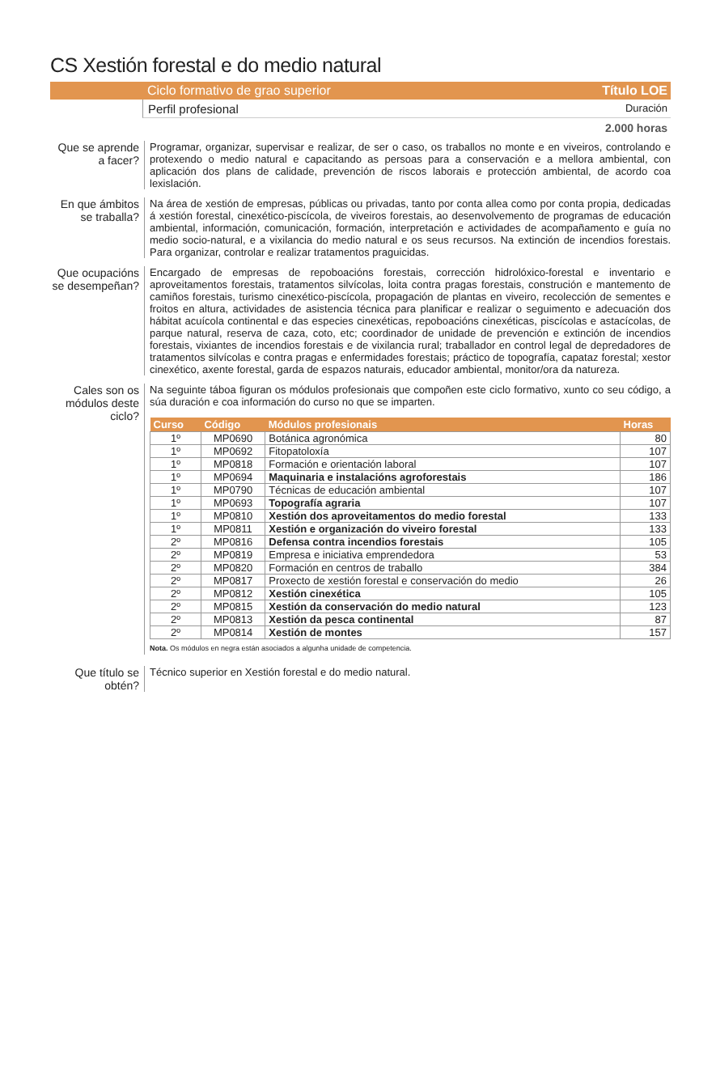CS Xestión forestal e do medio natural
Ciclo formativo de grao superior Título LOE
Perfil profesional Duración
2.000 horas
Que se aprende a facer?
Programar, organizar, supervisar e realizar, de ser o caso, os traballos no monte e en viveiros, controlando e protexendo o medio natural e capacitando as persoas para a conservación e a mellora ambiental, con aplicación dos plans de calidade, prevención de riscos laborais e protección ambiental, de acordo coa lexislación.
En que ámbitos se traballa?
Na área de xestión de empresas, públicas ou privadas, tanto por conta allea como por conta propia, dedicadas á xestión forestal, cinexético-piscícola, de viveiros forestais, ao desenvolvemento de programas de educación ambiental, información, comunicación, formación, interpretación e actividades de acompañamento e guía no medio socio-natural, e a vixilancia do medio natural e os seus recursos. Na extinción de incendios forestais. Para organizar, controlar e realizar tratamentos praguicidas.
Que ocupacións se desempeñan?
Encargado de empresas de repoboacións forestais, corrección hidrolóxico-forestal e inventario e aproveitamentos forestais, tratamentos silvícolas, loita contra pragas forestais, construción e mantemento de camiños forestais, turismo cinexético-piscícola, propagación de plantas en viveiro, recolección de sementes e froitos en altura, actividades de asistencia técnica para planificar e realizar o seguimento e adecuación dos hábitat acuícola continental e das especies cinexéticas, repoboacións cinexéticas, piscícolas e astacícolas, de parque natural, reserva de caza, coto, etc; coordinador de unidade de prevención e extinción de incendios forestais, vixiantes de incendios forestais e de vixilancia rural; traballador en control legal de depredadores de tratamentos silvícolas e contra pragas e enfermidades forestais; práctico de topografía, capataz forestal; xestor cinexético, axente forestal, garda de espazos naturais, educador ambiental, monitor/ora da natureza.
Cales son os módulos deste ciclo?
Na seguinte táboa figuran os módulos profesionais que compoñen este ciclo formativo, xunto co seu código, a súa duración e coa información do curso no que se imparten.
| Curso | Código | Módulos profesionais | Horas |
| --- | --- | --- | --- |
| 1º | MP0690 | Botánica agronómica | 80 |
| 1º | MP0692 | Fitopatoloxía | 107 |
| 1º | MP0818 | Formación e orientación laboral | 107 |
| 1º | MP0694 | Maquinaria e instalacións agroforestais | 186 |
| 1º | MP0790 | Técnicas de educación ambiental | 107 |
| 1º | MP0693 | Topografía agraria | 107 |
| 1º | MP0810 | Xestión dos aproveitamentos do medio forestal | 133 |
| 1º | MP0811 | Xestión e organización do viveiro forestal | 133 |
| 2º | MP0816 | Defensa contra incendios forestais | 105 |
| 2º | MP0819 | Empresa e iniciativa emprendedora | 53 |
| 2º | MP0820 | Formación en centros de traballo | 384 |
| 2º | MP0817 | Proxecto de xestión forestal e conservación do medio | 26 |
| 2º | MP0812 | Xestión cinexética | 105 |
| 2º | MP0815 | Xestión da conservación do medio natural | 123 |
| 2º | MP0813 | Xestión da pesca continental | 87 |
| 2º | MP0814 | Xestión de montes | 157 |
Nota. Os módulos en negra están asociados a algunha unidade de competencia.
Que título se obtén?
Técnico superior en Xestión forestal e do medio natural.